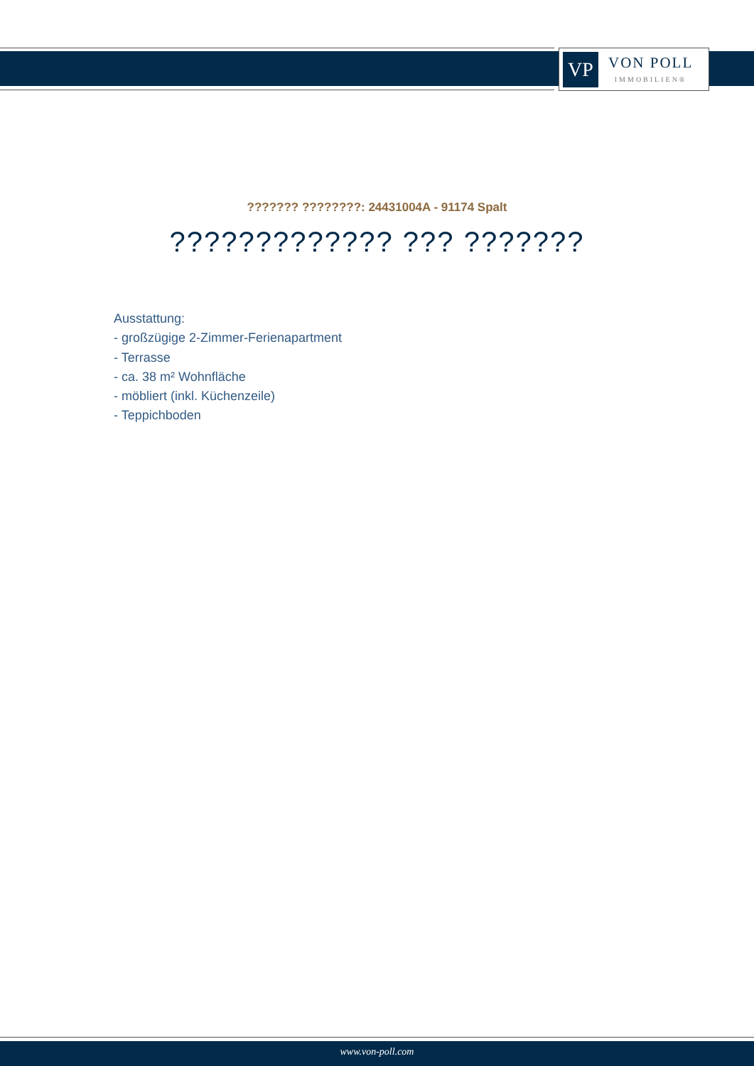VP
VON POLL
IMMOBILIEN®
??????? ????????: 24431004A - 91174 Spalt
????????????? ??? ???????
Ausstattung:
- großzügige 2-Zimmer-Ferienapartment
- Terrasse
- ca. 38 m² Wohnfläche
- möbliert (inkl. Küchenzeile)
- Teppichboden
www.von-poll.com